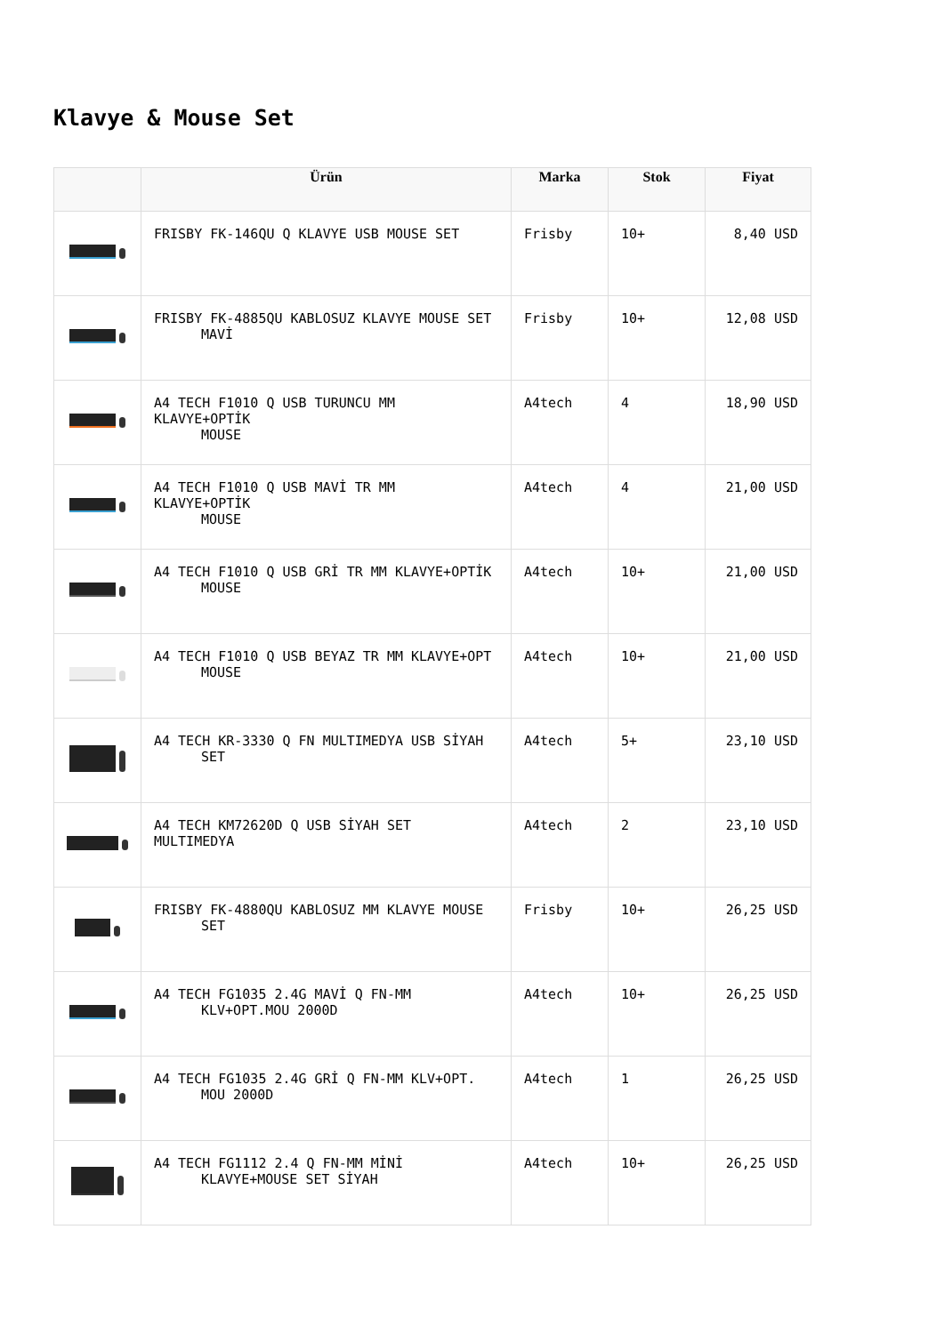Klavye & Mouse Set
| | Ürün | Marka | Stok | Fiyat |
| --- | --- | --- | --- | --- |
| | FRISBY FK-146QU Q KLAVYE USB MOUSE SET | Frisby | 10+ | 8,40 USD |
| | FRISBY FK-4885QU KABLOSUZ KLAVYE MOUSE SET MAVİ | Frisby | 10+ | 12,08 USD |
| | A4 TECH F1010 Q USB TURUNCU MM KLAVYE+OPTİK MOUSE | A4tech | 4 | 18,90 USD |
| | A4 TECH F1010 Q USB MAVİ TR MM KLAVYE+OPTİK MOUSE | A4tech | 4 | 21,00 USD |
| | A4 TECH F1010 Q USB GRİ TR MM KLAVYE+OPTİK MOUSE | A4tech | 10+ | 21,00 USD |
| | A4 TECH F1010 Q USB BEYAZ TR MM KLAVYE+OPT MOUSE | A4tech | 10+ | 21,00 USD |
| | A4 TECH KR-3330 Q FN MULTIMEDYA USB SİYAH SET | A4tech | 5+ | 23,10 USD |
| | A4 TECH KM72620D Q USB SİYAH SET MULTIMEDYA | A4tech | 2 | 23,10 USD |
| | FRISBY FK-4880QU KABLOSUZ MM KLAVYE MOUSE SET | Frisby | 10+ | 26,25 USD |
| | A4 TECH FG1035 2.4G MAVİ Q FN-MM KLV+OPT.MOU 2000D | A4tech | 10+ | 26,25 USD |
| | A4 TECH FG1035 2.4G GRİ Q FN-MM KLV+OPT. MOU 2000D | A4tech | 1 | 26,25 USD |
| | A4 TECH FG1112 2.4 Q FN-MM MİNİ KLAVYE+MOUSE SET SİYAH | A4tech | 10+ | 26,25 USD |